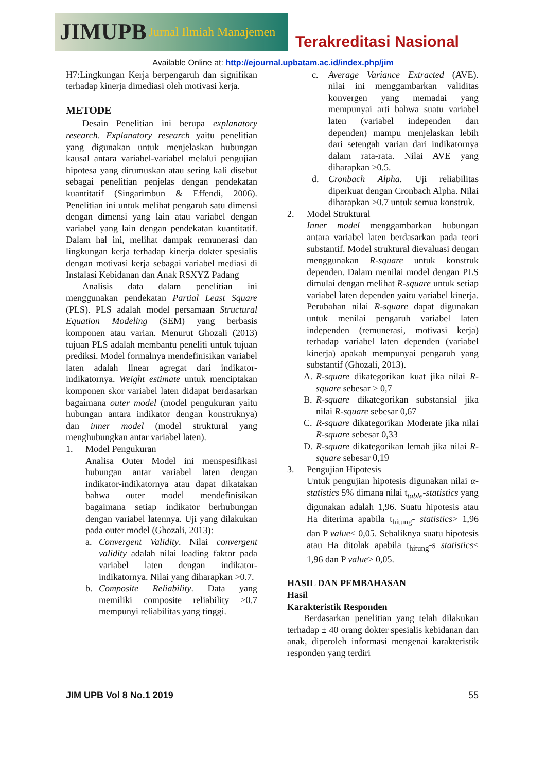JIMUPB Jurnal Ilmiah Manajemen
Terakreditasi Nasional
Available Online at: http://ejournal.upbatam.ac.id/index.php/jim
H7:Lingkungan Kerja berpengaruh dan signifikan terhadap kinerja dimediasi oleh motivasi kerja.
METODE
Desain Penelitian ini berupa explanatory research. Explanatory research yaitu penelitian yang digunakan untuk menjelaskan hubungan kausal antara variabel-variabel melalui pengujian hipotesa yang dirumuskan atau sering kali disebut sebagai penelitian penjelas dengan pendekatan kuantitatif (Singarimbun & Effendi, 2006). Penelitian ini untuk melihat pengaruh satu dimensi dengan dimensi yang lain atau variabel dengan variabel yang lain dengan pendekatan kuantitatif. Dalam hal ini, melihat dampak remunerasi dan lingkungan kerja terhadap kinerja dokter spesialis dengan motivasi kerja sebagai variabel mediasi di Instalasi Kebidanan dan Anak RSXYZ Padang
Analisis data dalam penelitian ini menggunakan pendekatan Partial Least Square (PLS). PLS adalah model persamaan Structural Equation Modeling (SEM) yang berbasis komponen atau varian. Menurut Ghozali (2013) tujuan PLS adalah membantu peneliti untuk tujuan prediksi. Model formalnya mendefinisikan variabel laten adalah linear agregat dari indikator-indikatornya. Weight estimate untuk menciptakan komponen skor variabel laten didapat berdasarkan bagaimana outer model (model pengukuran yaitu hubungan antara indikator dengan konstruknya) dan inner model (model struktural yang menghubungkan antar variabel laten).
1. Model Pengukuran
Analisa Outer Model ini menspesifikasi hubungan antar variabel laten dengan indikator-indikatornya atau dapat dikatakan bahwa outer model mendefinisikan bagaimana setiap indikator berhubungan dengan variabel latennya. Uji yang dilakukan pada outer model (Ghozali, 2013):
a. Convergent Validity. Nilai convergent validity adalah nilai loading faktor pada variabel laten dengan indikator-indikatornya. Nilai yang diharapkan >0.7.
b. Composite Reliability. Data yang memiliki composite reliability >0.7 mempunyi reliabilitas yang tinggi.
c. Average Variance Extracted (AVE). nilai ini menggambarkan validitas konvergen yang memadai yang mempunyai arti bahwa suatu variabel laten (variabel independen dan dependen) mampu menjelaskan lebih dari setengah varian dari indikatornya dalam rata-rata. Nilai AVE yang diharapkan >0.5.
d. Cronbach Alpha. Uji reliabilitas diperkuat dengan Cronbach Alpha. Nilai diharapkan >0.7 untuk semua konstruk.
2. Model Struktural
Inner model menggambarkan hubungan antara variabel laten berdasarkan pada teori substantif. Model struktural dievaluasi dengan menggunakan R-square untuk konstruk dependen. Dalam menilai model dengan PLS dimulai dengan melihat R-square untuk setiap variabel laten dependen yaitu variabel kinerja. Perubahan nilai R-square dapat digunakan untuk menilai pengaruh variabel laten independen (remunerasi, motivasi kerja) terhadap variabel laten dependen (variabel kinerja) apakah mempunyai pengaruh yang substantif (Ghozali, 2013).
A. R-square dikategorikan kuat jika nilai R-square sebesar > 0,7
B. R-square dikategorikan substansial jika nilai R-square sebesar 0,67
C. R-square dikategorikan Moderate jika nilai R-square sebesar 0,33
D. R-square dikategorikan lemah jika nilai R-square sebesar 0,19
3. Pengujian Hipotesis
Untuk pengujian hipotesis digunakan nilai α-statistics 5% dimana nilai t<sub>table</sub>-statistics yang digunakan adalah 1,96. Suatu hipotesis atau Ha diterima apabila t<sub>hitung</sub>- statistics> 1,96 dan P value< 0,05. Sebaliknya suatu hipotesis atau Ha ditolak apabila t<sub>hitung</sub>-s statistics< 1,96 dan P value> 0,05.
HASIL DAN PEMBAHASAN
Hasil
Karakteristik Responden
Berdasarkan penelitian yang telah dilakukan terhadap ± 40 orang dokter spesialis kebidanan dan anak, diperoleh informasi mengenai karakteristik responden yang terdiri
JIM UPB Vol 8 No.1 2019 55